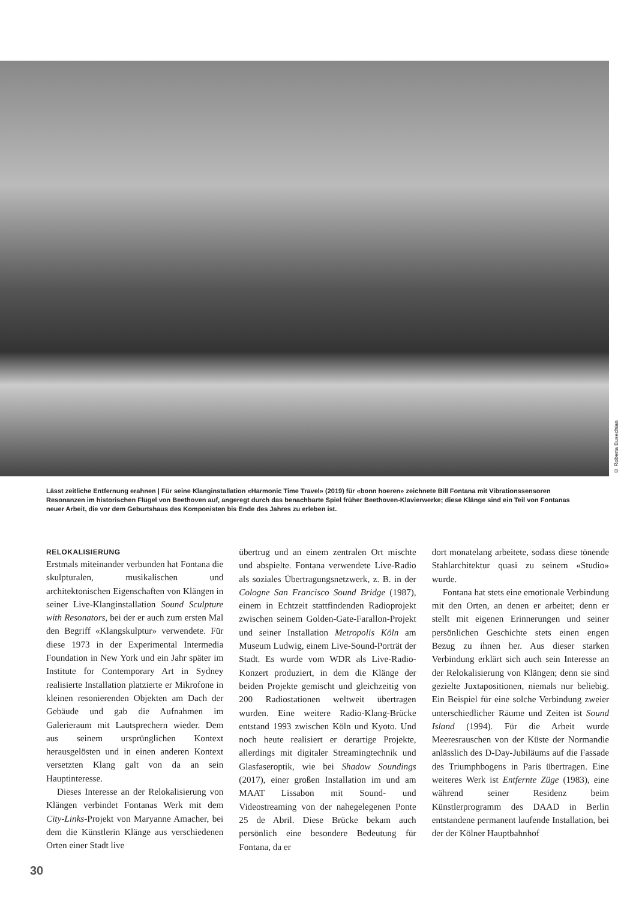© Roberta Busechian
Lässt zeitliche Entfernung erahnen | Für seine Klanginstallation «Harmonic Time Travel» (2019) für «bonn hoeren» zeichnete Bill Fontana mit Vibrationssensoren Resonanzen im historischen Flügel von Beethoven auf, angeregt durch das benachbarte Spiel früher Beethoven-Klavierwerke; diese Klänge sind ein Teil von Fontanas neuer Arbeit, die vor dem Geburtshaus des Komponisten bis Ende des Jahres zu erleben ist.
RELOKALISIERUNG
Erstmals miteinander verbunden hat Fontana die skulpturalen, musikalischen und architektonischen Eigenschaften von Klängen in seiner Live-Klanginstallation Sound Sculpture with Resonators, bei der er auch zum ersten Mal den Begriff «Klangskulptur» verwendete. Für diese 1973 in der Experimental Intermedia Foundation in New York und ein Jahr später im Institute for Contemporary Art in Sydney realisierte Installation platzierte er Mikrofone in kleinen resonierenden Objekten am Dach der Gebäude und gab die Aufnahmen im Galerieraum mit Lautsprechern wieder. Dem aus seinem ursprünglichen Kontext herausgelösten und in einen anderen Kontext versetzten Klang galt von da an sein Hauptinteresse.
Dieses Interesse an der Relokalisierung von Klängen verbindet Fontanas Werk mit dem City-Links-Projekt von Maryanne Amacher, bei dem die Künstlerin Klänge aus verschiedenen Orten einer Stadt live
übertrug und an einem zentralen Ort mischte und abspielte. Fontana verwendete Live-Radio als soziales Übertragungsnetzwerk, z. B. in der Cologne San Francisco Sound Bridge (1987), einem in Echtzeit stattfindenden Radioprojekt zwischen seinem Golden-Gate-Farallon-Projekt und seiner Installation Metropolis Köln am Museum Ludwig, einem Live-Sound-Porträt der Stadt. Es wurde vom WDR als Live-Radio-Konzert produziert, in dem die Klänge der beiden Projekte gemischt und gleichzeitig von 200 Radiostationen weltweit übertragen wurden. Eine weitere Radio-Klang-Brücke entstand 1993 zwischen Köln und Kyoto. Und noch heute realisiert er derartige Projekte, allerdings mit digitaler Streamingtechnik und Glasfaseroptik, wie bei Shadow Soundings (2017), einer großen Installation im und am MAAT Lissabon mit Sound- und Videostreaming von der nahegelegenen Ponte 25 de Abril. Diese Brücke bekam auch persönlich eine besondere Bedeutung für Fontana, da er
dort monatelang arbeitete, sodass diese tönende Stahlarchitektur quasi zu seinem «Studio» wurde.
Fontana hat stets eine emotionale Verbindung mit den Orten, an denen er arbeitet; denn er stellt mit eigenen Erinnerungen und seiner persönlichen Geschichte stets einen engen Bezug zu ihnen her. Aus dieser starken Verbindung erklärt sich auch sein Interesse an der Relokalisierung von Klängen; denn sie sind gezielte Juxtapositionen, niemals nur beliebig. Ein Beispiel für eine solche Verbindung zweier unterschiedlicher Räume und Zeiten ist Sound Island (1994). Für die Arbeit wurde Meeresrauschen von der Küste der Normandie anlässlich des D-Day-Jubiläums auf die Fassade des Triumphbogens in Paris übertragen. Eine weiteres Werk ist Entfernte Züge (1983), eine während seiner Residenz beim Künstlerprogramm des DAAD in Berlin entstandene permanent laufende Installation, bei der der Kölner Hauptbahnhof
30